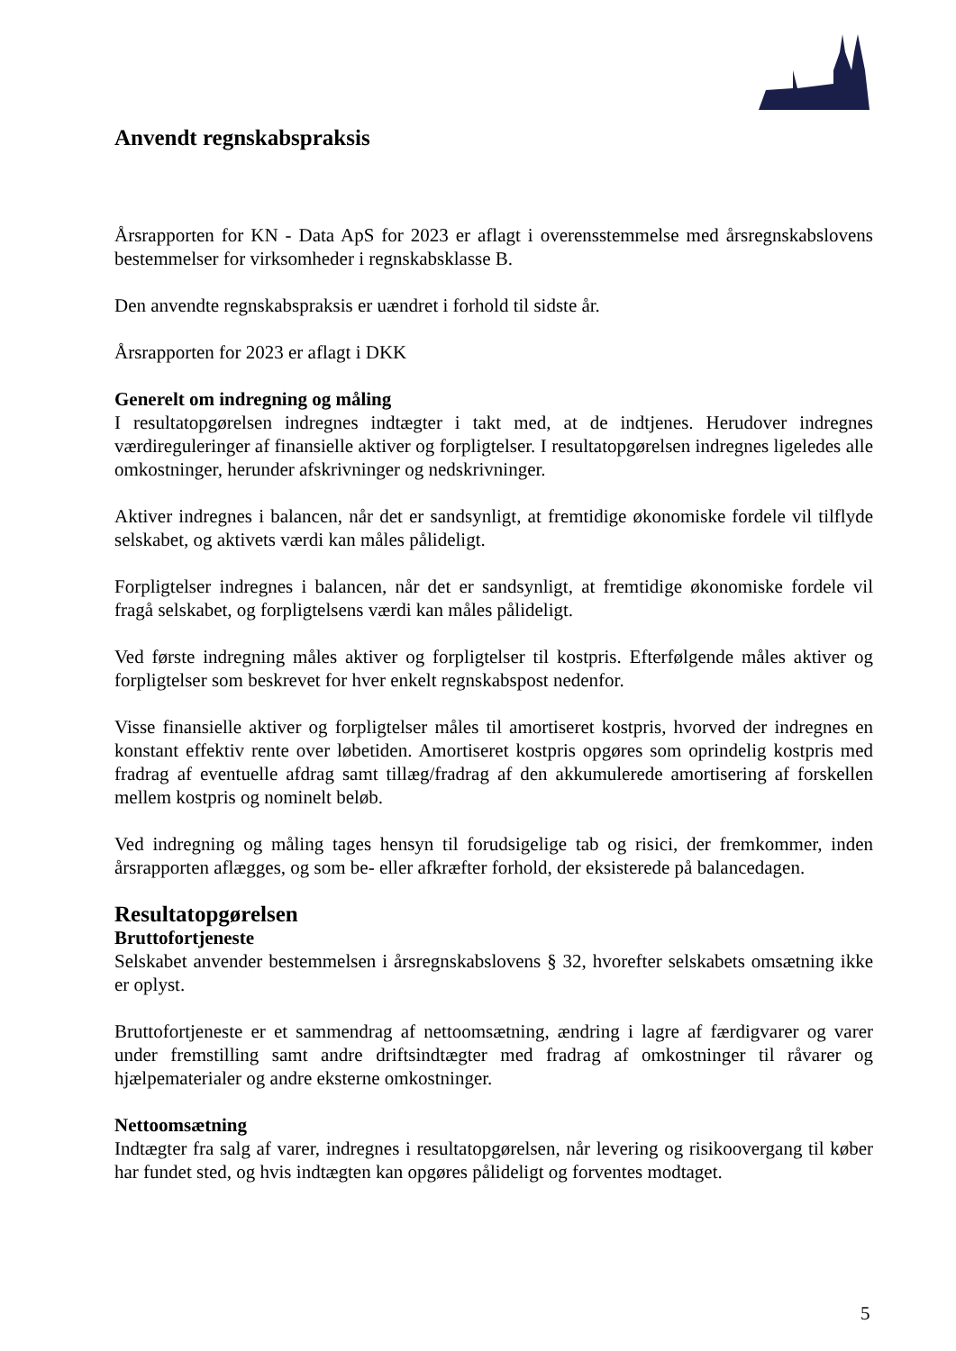Anvendt regnskabspraksis
Årsrapporten for KN - Data ApS for 2023 er aflagt i overensstemmelse med årsregnskabslovens bestemmelser for virksomheder i regnskabsklasse B.
Den anvendte regnskabspraksis er uændret i forhold til sidste år.
Årsrapporten for 2023 er aflagt i DKK
Generelt om indregning og måling
I resultatopgørelsen indregnes indtægter i takt med, at de indtjenes. Herudover indregnes værdireguleringer af finansielle aktiver og forpligtelser. I resultatopgørelsen indregnes ligeledes alle omkostninger, herunder afskrivninger og nedskrivninger.
Aktiver indregnes i balancen, når det er sandsynligt, at fremtidige økonomiske fordele vil tilflyde selskabet, og aktivets værdi kan måles pålideligt.
Forpligtelser indregnes i balancen, når det er sandsynligt, at fremtidige økonomiske fordele vil fragå selskabet, og forpligtelsens værdi kan måles pålideligt.
Ved første indregning måles aktiver og forpligtelser til kostpris. Efterfølgende måles aktiver og forpligtelser som beskrevet for hver enkelt regnskabspost nedenfor.
Visse finansielle aktiver og forpligtelser måles til amortiseret kostpris, hvorved der indregnes en konstant effektiv rente over løbetiden. Amortiseret kostpris opgøres som oprindelig kostpris med fradrag af eventuelle afdrag samt tillæg/fradrag af den akkumulerede amortisering af forskellen mellem kostpris og nominelt beløb.
Ved indregning og måling tages hensyn til forudsigelige tab og risici, der fremkommer, inden årsrapporten aflægges, og som be- eller afkræfter forhold, der eksisterede på balancedagen.
Resultatopgørelsen
Bruttofortjeneste
Selskabet anvender bestemmelsen i årsregnskabslovens § 32, hvorefter selskabets omsætning ikke er oplyst.
Bruttofortjeneste er et sammendrag af nettoomsætning, ændring i lagre af færdigvarer og varer under fremstilling samt andre driftsindtægter med fradrag af omkostninger til råvarer og hjælpematerialer og andre eksterne omkostninger.
Nettoomsætning
Indtægter fra salg af varer, indregnes i resultatopgørelsen, når levering og risikoovergang til køber har fundet sted, og hvis indtægten kan opgøres pålideligt og forventes modtaget.
5